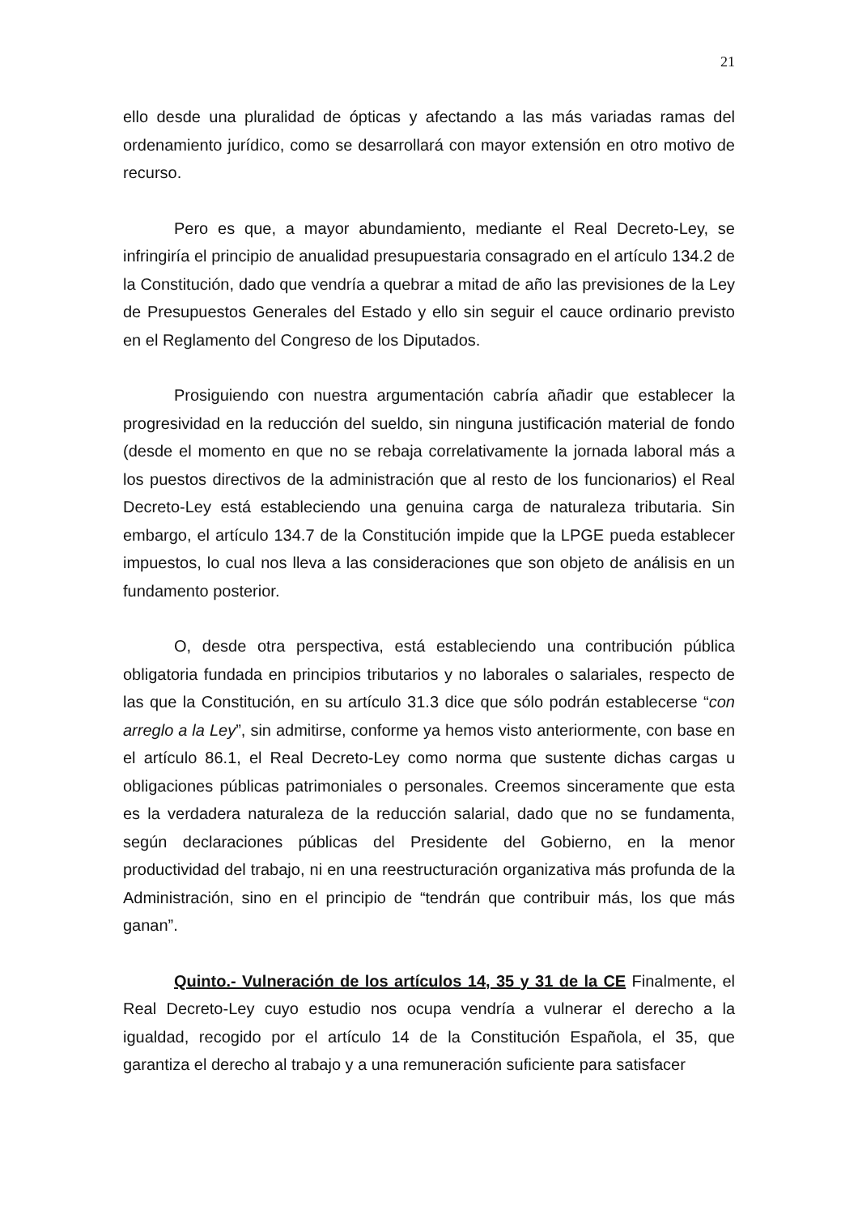21
ello desde una pluralidad de ópticas y afectando a las más variadas ramas del ordenamiento jurídico, como se desarrollará con mayor extensión en otro motivo de recurso.
Pero es que, a mayor abundamiento, mediante el Real Decreto-Ley, se infringiría el principio de anualidad presupuestaria consagrado en el artículo 134.2 de la Constitución, dado que vendría a quebrar a mitad de año las previsiones de la Ley de Presupuestos Generales del Estado y ello sin seguir el cauce ordinario previsto en el Reglamento del Congreso de los Diputados.
Prosiguiendo con nuestra argumentación cabría añadir que establecer la progresividad en la reducción del sueldo, sin ninguna justificación material de fondo (desde el momento en que no se rebaja correlativamente la jornada laboral más a los puestos directivos de la administración que al resto de los funcionarios) el Real Decreto-Ley está estableciendo una genuina carga de naturaleza tributaria. Sin embargo, el artículo 134.7 de la Constitución impide que la LPGE pueda establecer impuestos, lo cual nos lleva a las consideraciones que son objeto de análisis en un fundamento posterior.
O, desde otra perspectiva, está estableciendo una contribución pública obligatoria fundada en principios tributarios y no laborales o salariales, respecto de las que la Constitución, en su artículo 31.3 dice que sólo podrán establecerse “con arreglo a la Ley”, sin admitirse, conforme ya hemos visto anteriormente, con base en el artículo 86.1, el Real Decreto-Ley como norma que sustente dichas cargas u obligaciones públicas patrimoniales o personales. Creemos sinceramente que esta es la verdadera naturaleza de la reducción salarial, dado que no se fundamenta, según declaraciones públicas del Presidente del Gobierno, en la menor productividad del trabajo, ni en una reestructuración organizativa más profunda de la Administración, sino en el principio de “tendrán que contribuir más, los que más ganan”.
Quinto.- Vulneración de los artículos 14, 35 y 31 de la CE Finalmente, el Real Decreto-Ley cuyo estudio nos ocupa vendría a vulnerar el derecho a la igualdad, recogido por el artículo 14 de la Constitución Española, el 35, que garantiza el derecho al trabajo y a una remuneración suficiente para satisfacer